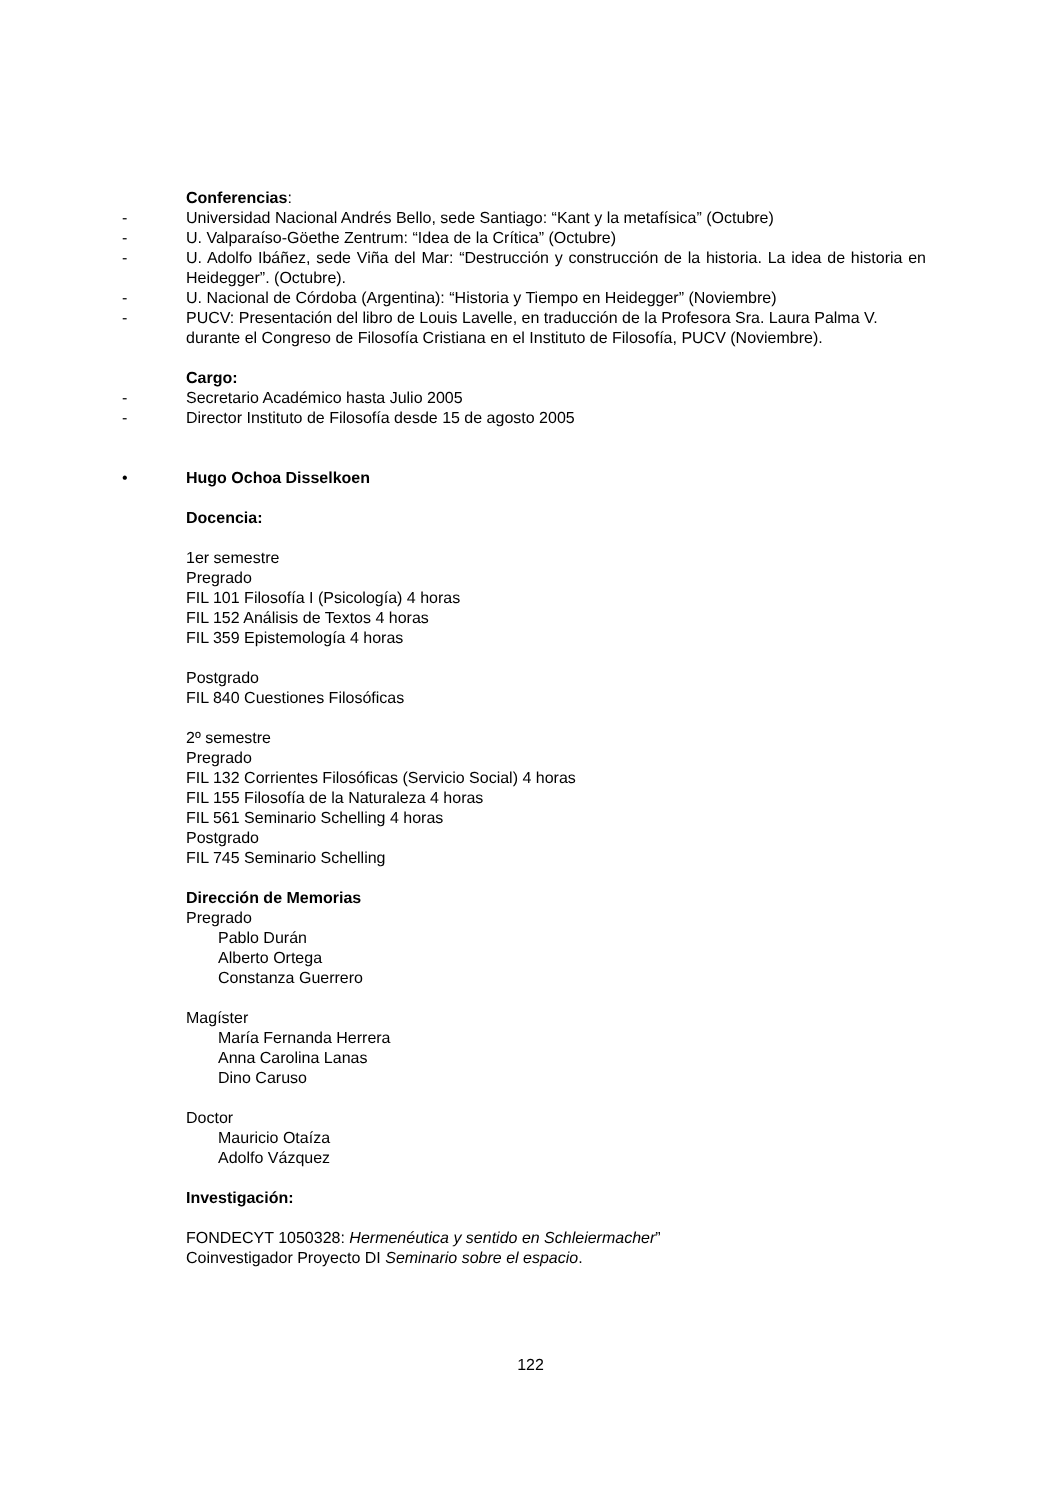Conferencias:
- Universidad Nacional Andrés Bello, sede Santiago: “Kant y la metafísica” (Octubre)
- U. Valparaíso-Göethe Zentrum: “Idea de la Crítica” (Octubre)
- U. Adolfo Ibáñez, sede Viña del Mar: “Destrucción y construcción de la historia. La idea de historia en Heidegger”. (Octubre).
- U. Nacional de Córdoba (Argentina): “Historia y Tiempo en Heidegger” (Noviembre)
- PUCV: Presentación del libro de Louis Lavelle, en traducción de la Profesora Sra. Laura Palma V. durante el Congreso de Filosofía Cristiana en el Instituto de Filosofía, PUCV (Noviembre).
Cargo:
- Secretario Académico hasta Julio 2005
- Director Instituto de Filosofía desde 15 de agosto 2005
• Hugo Ochoa Disselkoen
Docencia:
1er semestre
Pregrado
FIL 101 Filosofía I (Psicología) 4 horas
FIL 152 Análisis de Textos 4 horas
FIL 359 Epistemología 4 horas
Postgrado
FIL 840 Cuestiones Filosóficas
2º semestre
Pregrado
FIL 132 Corrientes Filosóficas (Servicio Social) 4 horas
FIL 155 Filosofía de la Naturaleza 4 horas
FIL 561 Seminario Schelling 4 horas
Postgrado
FIL 745 Seminario Schelling
Dirección de Memorias
Pregrado
Pablo Durán
Alberto Ortega
Constanza Guerrero
Magíster
María Fernanda Herrera
Anna Carolina Lanas
Dino Caruso
Doctor
Mauricio Otaíza
Adolfo Vázquez
Investigación:
FONDECYT 1050328: Hermenéutica y sentido en Schleiermacher”
Coinvestigador Proyecto DI Seminario sobre el espacio.
122